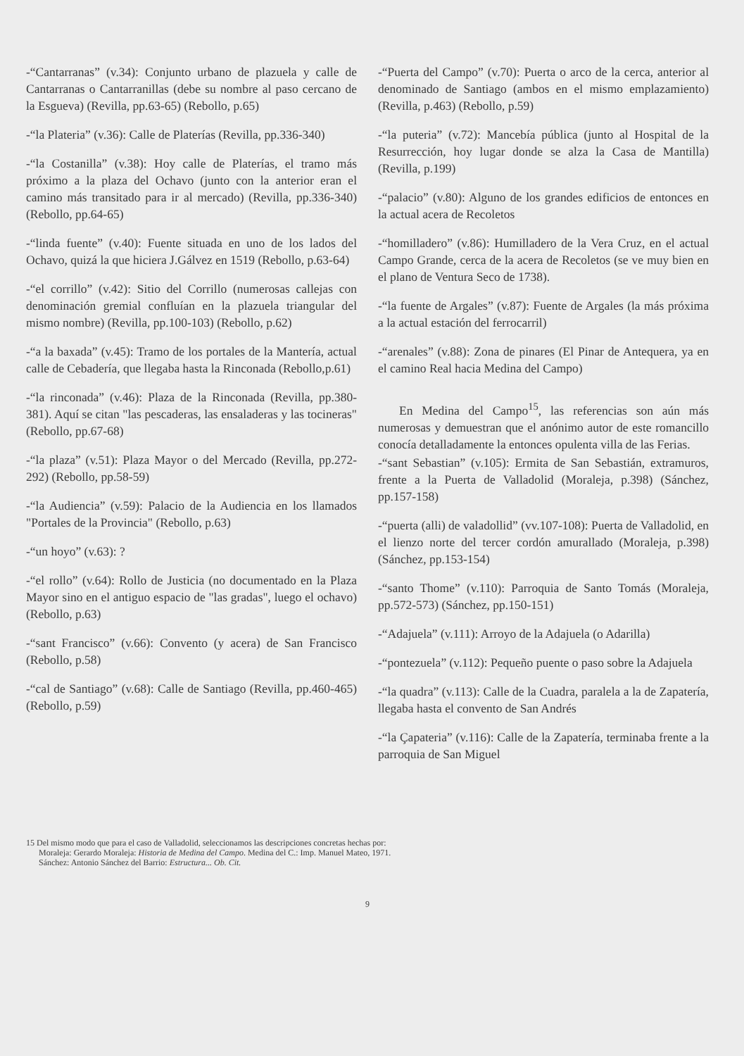-“Cantarranas” (v.34): Conjunto urbano de plazuela y calle de Cantarranas o Cantarranillas (debe su nombre al paso cercano de la Esgueva) (Revilla, pp.63-65) (Rebollo, p.65)
-“la Plateria” (v.36): Calle de Platerías (Revilla, pp.336-340)
-“la Costanilla” (v.38): Hoy calle de Platerías, el tramo más próximo a la plaza del Ochavo (junto con la anterior eran el camino más transitado para ir al mercado) (Revilla, pp.336-340) (Rebollo, pp.64-65)
-“linda fuente” (v.40): Fuente situada en uno de los lados del Ochavo, quizá la que hiciera J.Gálvez en 1519 (Rebollo, p.63-64)
-“el corrillo” (v.42): Sitio del Corrillo (numerosas callejas con denominación gremial confluían en la plazuela triangular del mismo nombre) (Revilla, pp.100-103) (Rebollo, p.62)
-“a la baxada” (v.45): Tramo de los portales de la Mantería, actual calle de Cebadería, que llegaba hasta la Rinconada (Rebollo,p.61)
-“la rinconada” (v.46): Plaza de la Rinconada (Revilla, pp.380-381). Aquí se citan "las pescaderas, las ensaladeras y las tocineras" (Rebollo, pp.67-68)
-“la plaza” (v.51): Plaza Mayor o del Mercado (Revilla, pp.272-292) (Rebollo, pp.58-59)
-“la Audiencia” (v.59): Palacio de la Audiencia en los llamados "Portales de la Provincia" (Rebollo, p.63)
-“un hoyo” (v.63): ?
-“el rollo” (v.64): Rollo de Justicia (no documentado en la Plaza Mayor sino en el antiguo espacio de "las gradas", luego el ochavo) (Rebollo, p.63)
-“sant Francisco” (v.66): Convento (y acera) de San Francisco (Rebollo, p.58)
-“cal de Santiago” (v.68): Calle de Santiago (Revilla, pp.460-465) (Rebollo, p.59)
-“Puerta del Campo” (v.70): Puerta o arco de la cerca, anterior al denominado de Santiago (ambos en el mismo emplazamiento) (Revilla, p.463) (Rebollo, p.59)
-“la puteria” (v.72): Mancebía pública (junto al Hospital de la Resurrección, hoy lugar donde se alza la Casa de Mantilla) (Revilla, p.199)
-“palacio” (v.80): Alguno de los grandes edificios de entonces en la actual acera de Recoletos
-“homilladero” (v.86): Humilladero de la Vera Cruz, en el actual Campo Grande, cerca de la acera de Recoletos (se ve muy bien en el plano de Ventura Seco de 1738).
-“la fuente de Argales” (v.87): Fuente de Argales (la más próxima a la actual estación del ferrocarril)
-“arenales” (v.88): Zona de pinares (El Pinar de Antequera, ya en el camino Real hacia Medina del Campo)
En Medina del Campo<sup>15</sup>, las referencias son aún más numerosas y demuestran que el anónimo autor de este romancillo conocía detalladamente la entonces opulenta villa de las Ferias.
-“sant Sebastian” (v.105): Ermita de San Sebastián, extramuros, frente a la Puerta de Valladolid (Moraleja, p.398) (Sánchez, pp.157-158)
-“puerta (alli) de valadollid” (vv.107-108): Puerta de Valladolid, en el lienzo norte del tercer cordón amurallado (Moraleja, p.398) (Sánchez, pp.153-154)
-“santo Thome” (v.110): Parroquia de Santo Tomás (Moraleja, pp.572-573) (Sánchez, pp.150-151)
-“Adajuela” (v.111): Arroyo de la Adajuela (o Adarilla)
-“pontezuela” (v.112): Pequeño puente o paso sobre la Adajuela
-“la quadra” (v.113): Calle de la Cuadra, paralela a la de Zapatería, llegaba hasta el convento de San Andrés
-“la Çapateria” (v.116): Calle de la Zapatería, terminaba frente a la parroquia de San Miguel
15 Del mismo modo que para el caso de Valladolid, seleccionamos las descripciones concretas hechas por:
Moraleja: Gerardo Moraleja: Historia de Medina del Campo. Medina del C.: Imp. Manuel Mateo, 1971.
Sánchez: Antonio Sánchez del Barrio: Estructura... Ob. Cit.
9